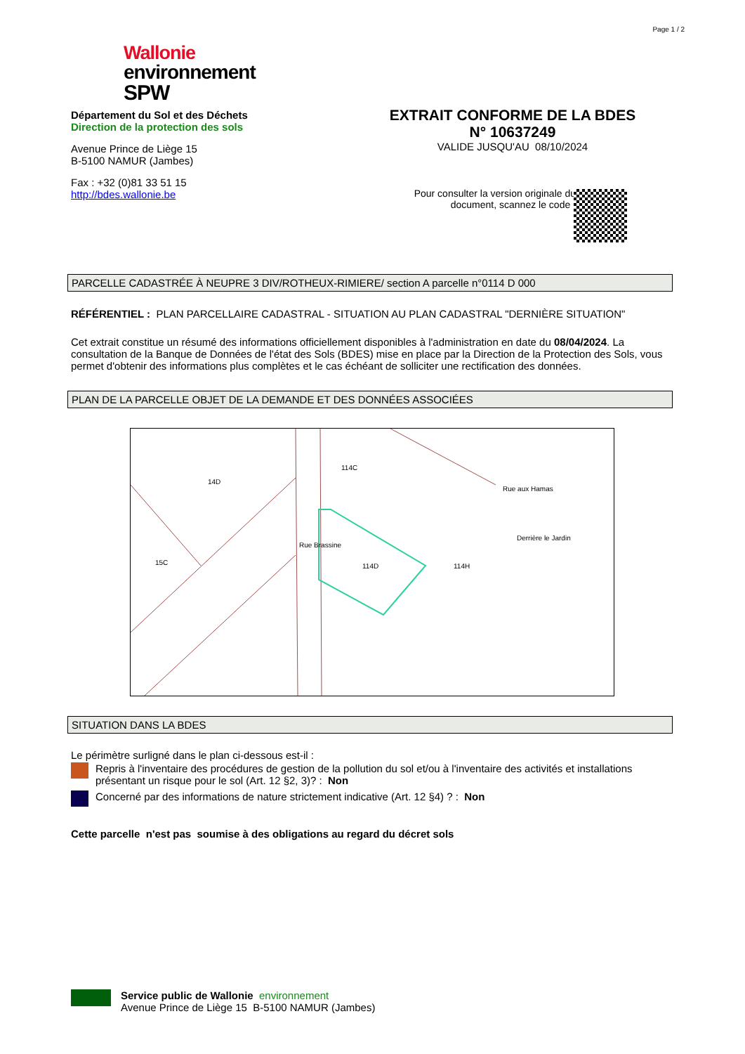Page 1 / 2
Wallonie
environnement
SPW
Département du Sol et des Déchets
Direction de la protection des sols
Avenue Prince de Liège 15
B-5100 NAMUR (Jambes)
Fax : +32 (0)81 33 51 15
http://bdes.wallonie.be
EXTRAIT CONFORME DE LA BDES
N° 10637249
VALIDE JUSQU'AU 08/10/2024
Pour consulter la version originale du
document, scannez le code :
PARCELLE CADASTRÉE À NEUPRE 3 DIV/ROTHEUX-RIMIERE/ section A parcelle n°0114 D 000
RÉFÉRENTIEL : PLAN PARCELLAIRE CADASTRAL - SITUATION AU PLAN CADASTRAL "DERNIÈRE SITUATION"
Cet extrait constitue un résumé des informations officiellement disponibles à l'administration en date du 08/04/2024. La consultation de la Banque de Données de l'état des Sols (BDES) mise en place par la Direction de la Protection des Sols, vous permet d'obtenir des informations plus complètes et le cas échéant de solliciter une rectification des données.
PLAN DE LA PARCELLE OBJET DE LA DEMANDE ET DES DONNÉES ASSOCIÉES
14D
114C
114D
Rue Brassine
Rue aux Hamas
Derrière le Jardin
15C 114H
SITUATION DANS LA BDES
Le périmètre surligné dans le plan ci-dessous est-il :
Repris à l'inventaire des procédures de gestion de la pollution du sol et/ou à l'inventaire des activités et installations présentant un risque pour le sol (Art. 12 §2, 3)? : Non
Concerné par des informations de nature strictement indicative (Art. 12 §4) ? : Non
Cette parcelle n'est pas soumise à des obligations au regard du décret sols
Service public de Wallonie environnement
Avenue Prince de Liège 15 B-5100 NAMUR (Jambes)